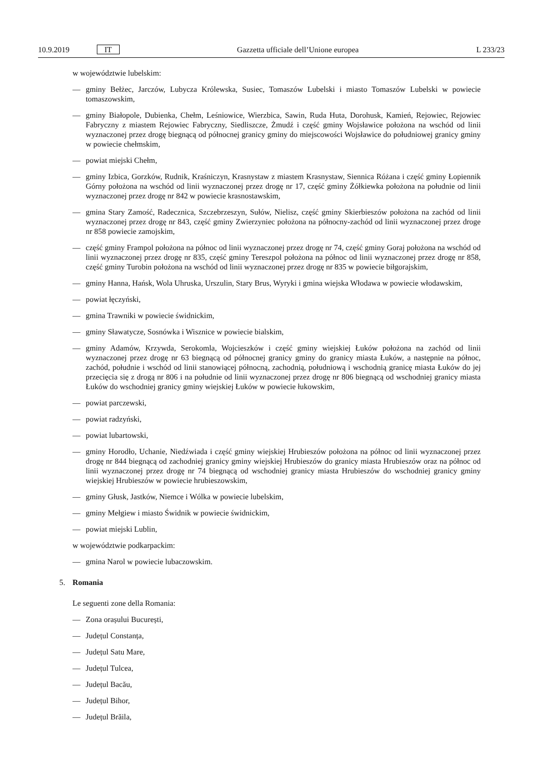10.9.2019 IT Gazzetta ufficiale dell’Unione europea L 233/23
w województwie lubelskim:
— gminy Bełżec, Jarczów, Lubycza Królewska, Susiec, Tomaszów Lubelski i miasto Tomaszów Lubelski w powiecie tomaszowskim,
— gminy Białopole, Dubienka, Chełm, Leśniowice, Wierzbica, Sawin, Ruda Huta, Dorohusk, Kamień, Rejowiec, Rejowiec Fabryczny z miastem Rejowiec Fabryczny, Siedliszcze, Żmudź i część gminy Wojsławice położona na wschód od linii wyznaczonej przez drogę biegnącą od północnej granicy gminy do miejscowości Wojsławice do południowej granicy gminy w powiecie chełmskim,
— powiat miejski Chełm,
— gminy Izbica, Gorzków, Rudnik, Kraśniczyn, Krasnystaw z miastem Krasnystaw, Siennica Różana i część gminy Łopiennik Górny położona na wschód od linii wyznaczonej przez drogę nr 17, część gminy Żółkiewka położona na południe od linii wyznaczonej przez drogę nr 842 w powiecie krasnostawskim,
— gmina Stary Zamość, Radecznica, Szczebrzeszyn, Sułów, Nielisz, część gminy Skierbieszów położona na zachód od linii wyznaczonej przez drogę nr 843, część gminy Zwierzyniec położona na północny-zachód od linii wyznaczonej przez droge nr 858 powiecie zamojskim,
— część gminy Frampol położona na północ od linii wyznaczonej przez drogę nr 74, część gminy Goraj położona na wschód od linii wyznaczonej przez drogę nr 835, część gminy Tereszpol położona na północ od linii wyznaczonej przez drogę nr 858, część gminy Turobin położona na wschód od linii wyznaczonej przez drogę nr 835 w powiecie biłgorajskim,
— gminy Hanna, Hańsk, Wola Uhruska, Urszulin, Stary Brus, Wyryki i gmina wiejska Włodawa w powiecie włodawskim,
— powiat łęczyński,
— gmina Trawniki w powiecie świdnickim,
— gminy Sławatycze, Sosnówka i Wisznice w powiecie bialskim,
— gminy Adamów, Krzywda, Serokomla, Wojcieszków i część gminy wiejskiej Łuków położona na zachód od linii wyznaczonej przez drogę nr 63 biegnącą od północnej granicy gminy do granicy miasta Łuków, a następnie na północ, zachód, południe i wschód od linii stanowiącej północną, zachodnią, południową i wschodnią granicę miasta Łuków do jej przecięcia się z drogą nr 806 i na południe od linii wyznaczonej przez drogę nr 806 biegnącą od wschodniej granicy miasta Łuków do wschodniej granicy gminy wiejskiej Łuków w powiecie łukowskim,
— powiat parczewski,
— powiat radzyński,
— powiat lubartowski,
— gminy Horodło, Uchanie, Niedźwiada i część gminy wiejskiej Hrubieszów położona na północ od linii wyznaczonej przez drogę nr 844 biegnącą od zachodniej granicy gminy wiejskiej Hrubieszów do granicy miasta Hrubieszów oraz na północ od linii wyznaczonej przez drogę nr 74 biegnącą od wschodniej granicy miasta Hrubieszów do wschodniej granicy gminy wiejskiej Hrubieszów w powiecie hrubieszowskim,
— gminy Głusk, Jastków, Niemce i Wólka w powiecie lubelskim,
— gminy Mełgiew i miasto Świdnik w powiecie świdnickim,
— powiat miejski Lublin,
w województwie podkarpackim:
— gmina Narol w powiecie lubaczowskim.
5. Romania
Le seguenti zone della Romania:
— Zona orașului București,
— Județul Constanța,
— Județul Satu Mare,
— Județul Tulcea,
— Județul Bacău,
— Județul Bihor,
— Județul Brăila,